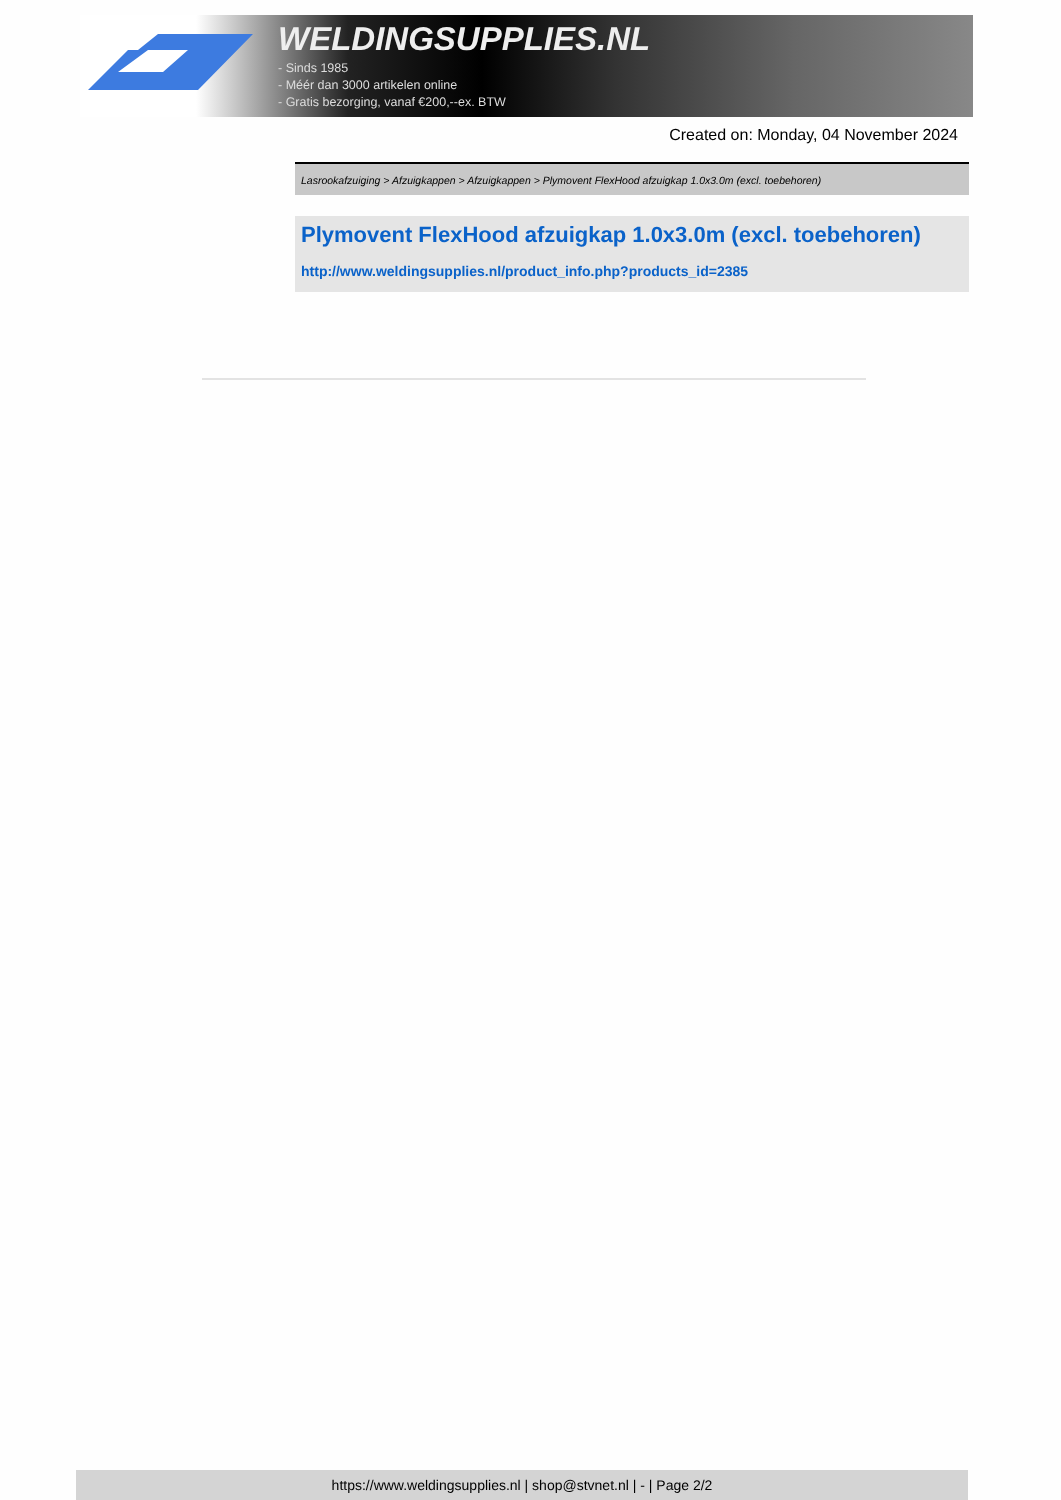WELDINGSUPPLIES.NL
- Sinds 1985
- Méér dan 3000 artikelen online
- Gratis bezorging, vanaf €200,--ex. BTW
Created on: Monday, 04 November 2024
Lasrookafzuiging > Afzuigkappen > Afzuigkappen > Plymovent FlexHood afzuigkap 1.0x3.0m (excl. toebehoren)
Plymovent FlexHood afzuigkap 1.0x3.0m (excl. toebehoren)
http://www.weldingsupplies.nl/product_info.php?products_id=2385
https://www.weldingsupplies.nl | shop@stvnet.nl | - | Page 2/2